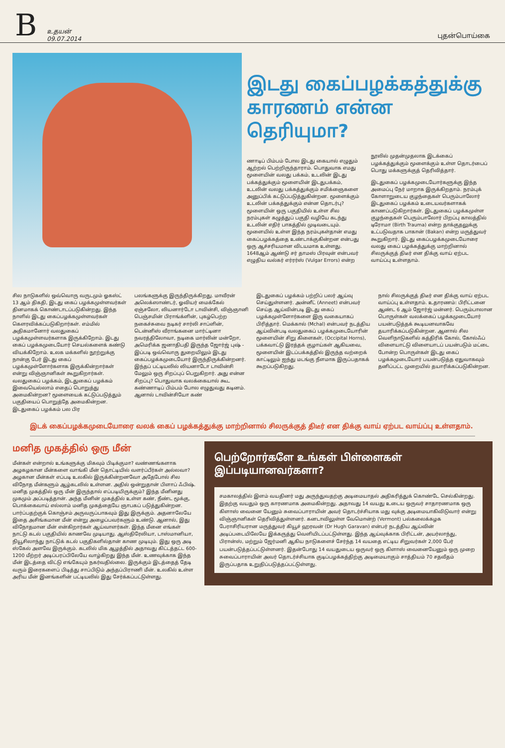Bஉதயன்
09.07.2014 புதன்பொய்கை
இடது கைப்பழக்கத்துக்கு காரணம் என்ன தெரியுமா?
ணாடிப் பிம்பம் போல இடது கையால் எழுதும் ஆற்றல் பெற்றிருந்தாராம். பொதுவாக எமது மூளையின் வலது பக்கம், உடலின் இடது பக்கத்துக்கும் மூளையின் இடதுபக்கம், உடலின் வலது பக்கத்துக்கும் சமிக்ஞைகளை அனுப்பிக் கட்டுப்படுத்துகின்றன. மூளைக்கும் உடலின் பக்கத்துக்கும் என்ன தொடர்பு? மூளையின் ஒரு பகுதியில் உள்ள சில நரம்புகள் கழுத்துப் பகுதி வழியே கடந்து உடலின் எதிர் பாகத்தில் முடிவடையும். மூளையில் உள்ள இந்த நரம்புகள்தான் எமது கைப்பழக்கத்தை உண்டாக்குகின்றன என்பது ஒரு ஆச்சரியமான விடயமாக உள்ளது. 1648ஆம் ஆண்டு சர் தாமஸ் பிரவுன் என்பவர் எழுதிய வல்கர் எர்ரர்ஸ் (Vulgar Errors) என்ற நூலில் முதன்முதலாக இடக்கைப் பழக்கத்துக்கும் மூளைக்கும் உள்ள தொடர்பைப் பொது மக்களுக்குத் தெரிவித்தார்.
இடதுகைப் பழக்கமுடையோர்களுக்கு இந்த அமைப்பு நேர் மாறாக இருக்கிறதாம். நரம்புக் கோளாறுடைய குழந்தைகள் பெரும்பாலோர் இடதுகைப் பழக்கம் உடையவர்களாகக் காணப்படுகிறார்கள். இடதுகைப் பழக்கமுள்ள குழந்தைகள் பெரும்பாலோர் பிறப்பு காலத்தில் டிரோமா (Birth Trauma) என்ற தாக்குதலுக்கு உட்படுவதாக பாகான் (Bakan) என்ற மருத்துவர் கூறுகிறார். இடது கைப்பழக்கமுடையோரை வலது கைப் பழக்கத்துக்கு மாற்றினால் சிலருக்குத் திடீர் என திக்கு வாய் ஏற்பட வாய்ப்பு உள்ளதாம்.
சில நாடுகளில் ஒவ்வொரு வருடமும் ஓகஸ்ட் 13 ஆம் திகதி, இடது கைப் பழக்கமுள்ளவர்கள் தினமாகக் கொண்டாடப்படுகின்றது. இந்த நாளில் இடது கைப்பழக்கமுள்ளவர்கள் கௌரவிக்கப்படுகிறார்கள். எம்மில் அதிகமானோர் வலதுகைப் பழக்கமுள்ளவர்களாக இருக்கிறோம். இடது கைப் பழக்கமுடையோர் செயல்களைக் கண்டு வியக்கிறோம். உலக மக்களில் நூற்றுக்கு நான்கு பேர் இடது கைப் பழக்கமுள்ளோர்களாக இருக்கின்றார்கள் என்று விஞ்ஞானிகள் கூறுகிறார்கள். வலதுகைப் பழக்கம், இடதுகைப் பழக்கம் இவையெல்லாம் எதைப் பொறுத்து அமைகின்றன? மூளையைக் கட்டுப்படுத்தும் பகுதியைப் பொறுத்தே அமைகின்றன. இடதுகைப் பழக்கம் பல பிர
பலங்களுக்கு இருந்திருக்கிறது. மாவீரன் அலெக்ஸாண்டர், ஓவியர் மைக்கேல் ஏஞ்சலோ, லியனார்டோ டாவின்சி, விஞ்ஞானி பெஞ்சமின் பிராங்க்ளின், புகழ்பெற்ற நகைச்சுவை நடிகர் சார்லி சாப்ளின், டென்னிஸ் வீராங்கனை மார்ட்டினா நவரத்திலோவா, நடிகை மார்லின் மன்றோ, அமெரிக்க ஜனாதிபதி இருந்த ஜோர்ஜ் புஷ் - இப்படி ஒவ்வொரு துறையிலும் இடது கைப்பழக்கமுடையோர் இருந்திருக்கின்றனர். இந்தப் பட்டியலில் லியனாடோ டாவின்சி மேலும் ஒரு சிறப்புப் பெறுகிறார். அது என்ன சிறப்பு? பொதுவாக வலக்கையால் கூட கண்ணாடிப் பிம்பம் போல எழுதுவது கடினம். ஆனால் டாவின்சியோ கண்
இடதுகைப் பழக்கம் பற்றிப் பலர் ஆய்வு செய்துள்ளனர். அன்னீட் (Anneet) என்பவர் செய்த ஆய்வின்படி இடது கைப் பழக்கமுள்ளோர்களை இரு வகையாகப் பிரித்தார். மெக்கால் (Mchal) என்பவர் நடத்திய ஆய்வின்படி வலதுகைப் பழக்கமுடையோரின் மூளையின் சிறு கிளைகள், (Occipital Horns), பக்கவாட்டு இரத்தக் குழாய்கள் ஆகியவை, மூளையின் இடப்பக்கத்தில் இருந்த வற்றைக் காட்டிலும் ஐந்து மடங்கு நீளமாக இருப்பதாகக் கூறப்படுகிறது.
நால் சிலருக்குத் திடீர் என திக்கு வாய் ஏற்பட வாய்ப்பு உள்ளதாம். உதாரணம்: பிரிட்டனை ஆண்ட 6 ஆம் ஜோர்ஜ் மன்னர். பெரும்பாலான பொருள்கள் வலக்கைப் பழக்கமுடையோர் பயன்படுத்தக் கூடியனவாகவே தயாரிக்கப்படுகின்றன. ஆனால் சில வெளிநாடுகளில் கத்திரிக் கோல், கோல்ஃப் விளையாட்டு விளையாடப் பயன்படும் மட்டை போன்ற பொருள்கள் இடது கைப் பழக்கமுடையோர் பயன்படுத்த ஏதுவாகவும் தனிப்பட்ட முறையில் தயாரிக்கப்படுகின்றன.
இடக் கைப்பழக்கமுடையோரை வலக் கைப் பழக்கத்துக்கு மாற்றினால் சிலருக்குத் திடீர் என திக்கு வாய் ஏற்பட வாய்ப்பு உள்ளதாம்.
மனித முகத்தில் ஒரு மீன்
மீன்கள் என்றால் உங்களுக்கு மிகவும் பிடிக்குமா? வண்ணங்களாக அழகழகான மீன்களை வாங்கி மீன் தொட்டியில் வளர்ப்பீர்கள் அல்லவா? அழகான மீன்கள் எப்படி உலகில் இருக்கின்றனவோ அதேபோல் சில விநோத மீன்களும் ஆழ்கடலில் உள்ளன. அதில் ஒன்றுதான் பிளாப் ஃபிஷ். மனித முகத்தில் ஒரு மீன் இருந்தால் எப்படியிருக்கும்? இந்த மீனினது முகமும் அப்படித்தான். அந்த மீனின் முகத்தில் உள்ள கண், நீண்ட மூக்கு, பொக்கைவாய் எல்லாம் மனித முகத்தையே ஞாபகப் படுத்துகின்றன. பார்ப்பதற்குக் கொஞ்சம் அருவருப்பாகவும் இது இருக்கும். அதனாலேயே இதை அசிங்கமான மீன் என்று அழைப்பவர்களும் உண்டு. ஆனால், இது விநோதமான மீன் என்கிறார்கள் ஆய்வாளர்கள். இந்த மீனை எங்கள் நாட்டு கடல் பகுதியில் காணவே முடியாது. ஆஸ்திரேலியா, டாஸ்மானியா, நியூசிலாந்து நாட்டுக் கடல் பகுதிகளில்தான் காண முடியும். இது ஒரு அடி ஸ்கேல் அளவே இருக்கும். கடலில் மிக ஆழத்தில் அதாவது கிட்டத்தட்ட 600-1200 மீற்றர் அடிப்பரப்பிலேயே வாழ்கிறது இந்த மீன். உணவுக்காக இந்த மீன் இடத்தை விட்டு எங்கேயும் நகர்வதில்லை. இருக்கும் இடத்தைத் தேடி வரும் இரைகளைப் பிடித்து சாப்பிடும் அந்தப்பிராணி மீன். உலகில் உள்ள அரிய மீன் இனங்களின் பட்டியலில் இது சேர்க்கப்பட்டுள்ளது.
பெற்றோர்களே உங்கள் பிள்ளைகள் இப்படியானவர்களா?
சமகாலத்தில் இளம் வயதினர் மது அருந்துவதற்கு அடிமையாதல் அதிகரித்துக் கொண்டே செல்கின்றது. இதற்கு வயதும் ஒரு காரணமாக அமைகின்றது. அதாவது 14 வயது உடைய ஒருவர் சாதாரணமாக ஒரு கிளாஸ் வைனை யேனும் சுவைப்பாராயின் அவர் தொடர்ச்சியாக மது வுக்கு அடிமையாகிவிடுவார் என்று விஞ்ஞானிகள் தெரிவித்துள்ளனர். கனடாவிலுள்ள வேமொன்ற் (Vermont) பல்கலைக்கழக பேராசிரியரான மருத்துவர் கியூச் ஹரவன் (Dr Hugh Garavan) என்பர் நடத்திய ஆய்வின் அடிப்படையிலேயே இக்கருத்து வெளியிடப்பட்டுள்ளது. இந்த ஆய்வுக்காக பிரிட்டன், அயர்லாந்து, பிரான்ஸ், மற்றும் ஜேர்மனி ஆகிய நாடுகளைச் சேர்ந்த 14 வயதை எட்டிய சிறுவர்கள் 2,000 பேர் பயன்படுத்தப்பட்டுள்ளனர். இதன்போது 14 வயதுடைய ஒருவர் ஒரு கிளாஸ் வைனையேனும் ஒரு முறை சுவைப்பாராயின் அவர் தொடர்ச்சியாக குடிப்பழக்கத்திற்கு அடிமையாகும் சாத்தியம் 70 சதவீதம் இருப்பதாக உறுதிப்படுத்தப்பட்டுள்ளது.